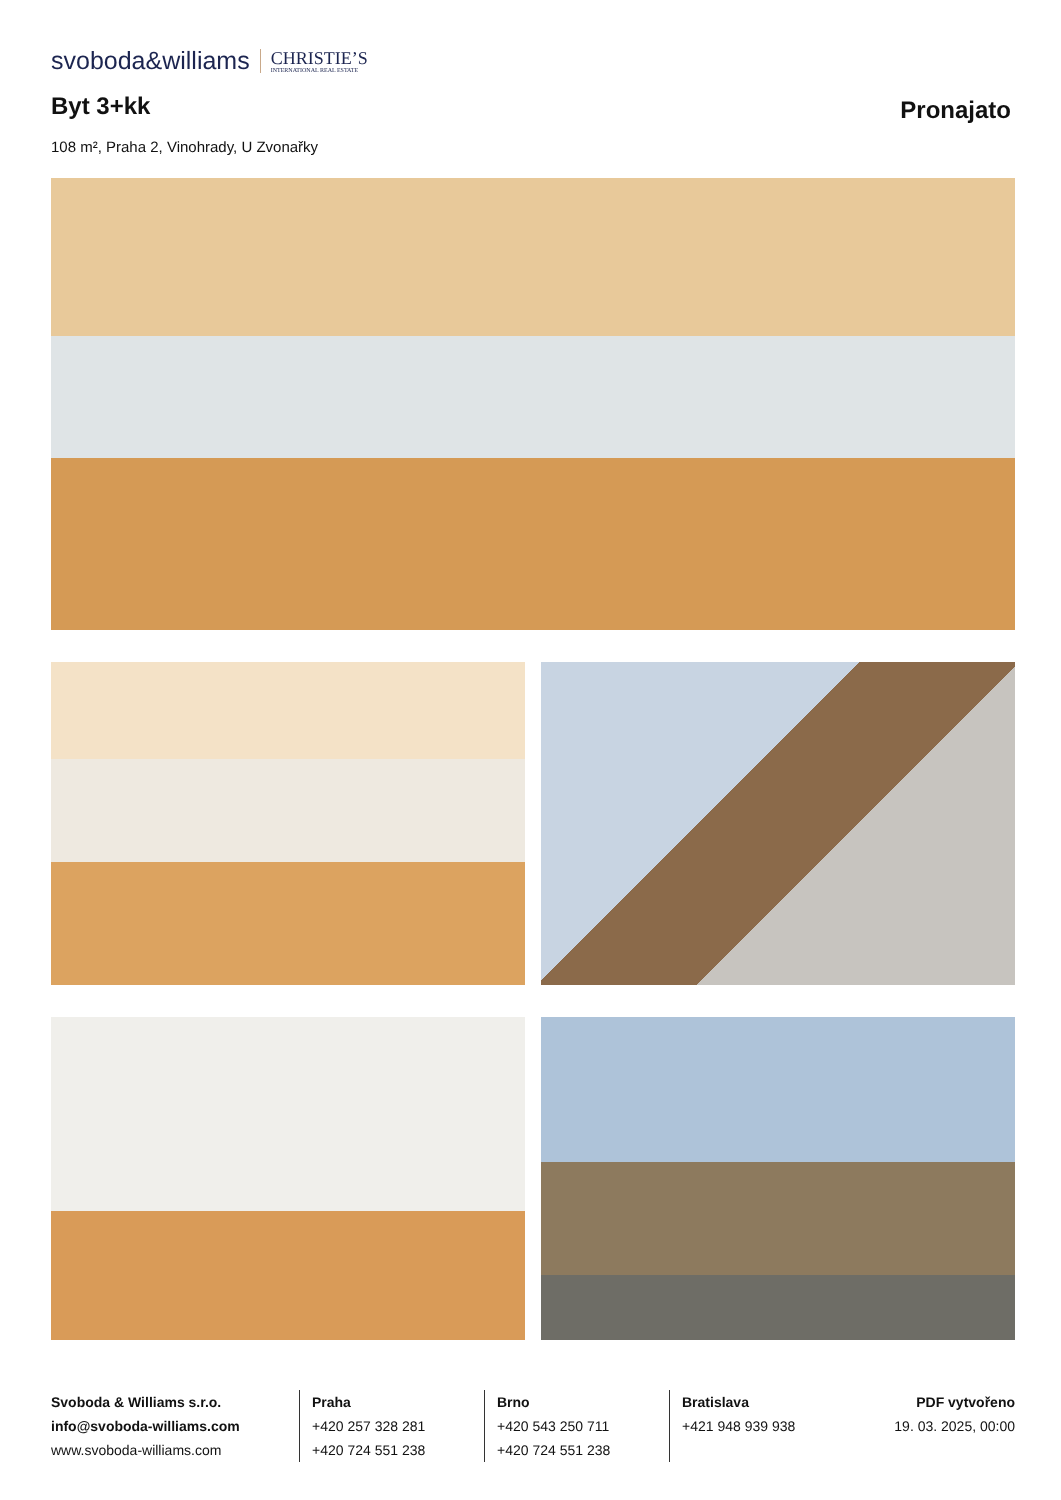svoboda&williams CHRISTIE’S
INTERNATIONAL REAL ESTATE
Byt 3+kk Pronajato
108 m², Praha 2, Vinohrady, U Zvonařky
Svoboda & Williams s.r.o.
info@svoboda-williams.com
www.svoboda-williams.com
Praha
+420 257 328 281
+420 724 551 238
Brno
+420 543 250 711
+420 724 551 238
Bratislava
+421 948 939 938
PDF vytvořeno
19. 03. 2025, 00:00